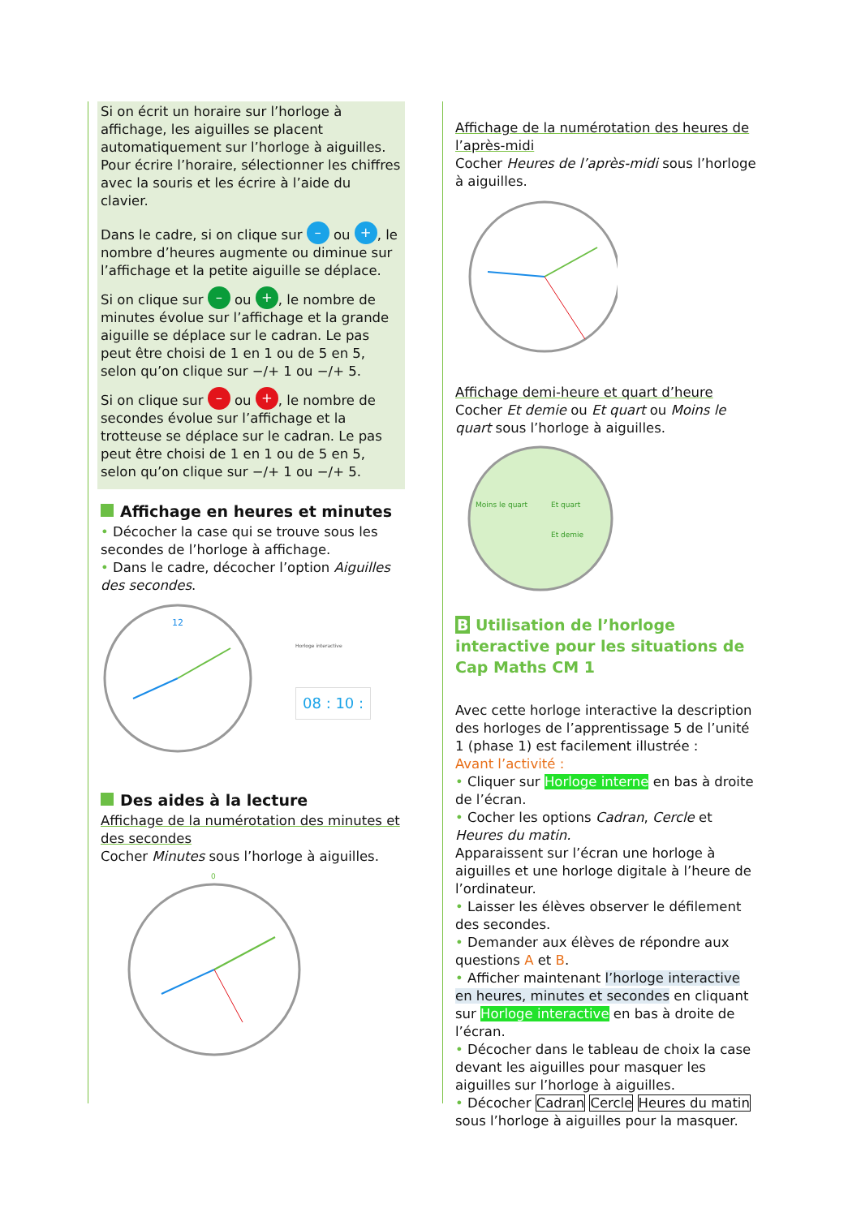Si on écrit un horaire sur l’horloge à affichage, les aiguilles se placent automatiquement sur l’horloge à aiguilles. Pour écrire l’horaire, sélectionner les chiffres avec la souris et les écrire à l’aide du clavier.
Dans le cadre, si on clique sur – ou +, le nombre d’heures augmente ou diminue sur l’affichage et la petite aiguille se déplace.
Si on clique sur – ou +, le nombre de minutes évolue sur l’affichage et la grande aiguille se déplace sur le cadran. Le pas peut être choisi de 1 en 1 ou de 5 en 5, selon qu’on clique sur −/+ 1 ou −/+ 5.
Si on clique sur – ou +, le nombre de secondes évolue sur l’affichage et la trotteuse se déplace sur le cadran. Le pas peut être choisi de 1 en 1 ou de 5 en 5, selon qu’on clique sur −/+ 1 ou −/+ 5.
Affichage en heures et minutes
• Décocher la case qui se trouve sous les secondes de l’horloge à affichage.
• Dans le cadre, décocher l’option Aiguilles des secondes.
12
Horloge interactive
08 : 10 :
Des aides à la lecture
Affichage de la numérotation des minutes et des secondes
Cocher Minutes sous l’horloge à aiguilles.
0
Affichage de la numérotation des heures de l’après-midi
Cocher Heures de l’après-midi sous l’horloge à aiguilles.
Affichage demi-heure et quart d’heure
Cocher Et demie ou Et quart ou Moins le quart sous l’horloge à aiguilles.
Moins le quart
Et quart
Et demie
B Utilisation de l’horloge interactive pour les situations de Cap Maths CM 1
Avec cette horloge interactive la description des horloges de l’apprentissage 5 de l’unité 1 (phase 1) est facilement illustrée :
Avant l’activité :
• Cliquer sur Horloge interne en bas à droite de l’écran.
• Cocher les options Cadran, Cercle et Heures du matin.
Apparaissent sur l’écran une horloge à aiguilles et une horloge digitale à l’heure de l’ordinateur.
• Laisser les élèves observer le défilement des secondes.
• Demander aux élèves de répondre aux questions A et B.
• Afficher maintenant l’horloge interactive en heures, minutes et secondes en cliquant sur Horloge interactive en bas à droite de l’écran.
• Décocher dans le tableau de choix la case devant les aiguilles pour masquer les aiguilles sur l’horloge à aiguilles.
• Décocher Cadran Cercle Heures du matin sous l’horloge à aiguilles pour la masquer.